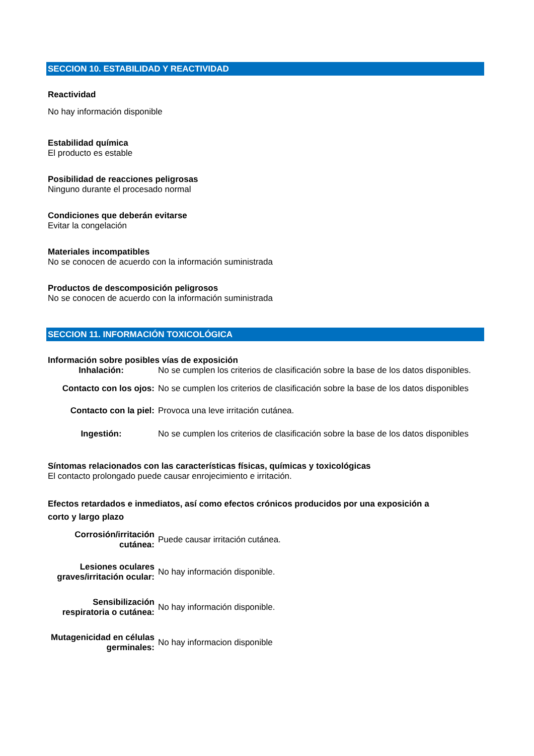SECCION 10. ESTABILIDAD Y REACTIVIDAD
Reactividad
No hay información disponible
Estabilidad química
El producto es estable
Posibilidad de reacciones peligrosas
Ninguno durante el procesado normal
Condiciones que deberán evitarse
Evitar la congelación
Materiales incompatibles
No se conocen de acuerdo con la información suministrada
Productos de descomposición peligrosos
No se conocen de acuerdo con la información suministrada
SECCION 11. INFORMACIÓN TOXICOLÓGICA
Información sobre posibles vías de exposición
Inhalación:
No se cumplen los criterios de clasificación sobre la base de los datos disponibles.
Contacto con los ojos:
No se cumplen los criterios de clasificación sobre la base de los datos disponibles
Contacto con la piel:
Provoca una leve irritación cutánea.
Ingestión: No se cumplen los criterios de clasificación sobre la base de los datos disponibles
Síntomas relacionados con las características físicas, químicas y toxicológicas
El contacto prolongado puede causar enrojecimiento e irritación.
Efectos retardados e inmediatos, así como efectos crónicos producidos por una exposición a corto y largo plazo
Corrosión/irritación cutánea:
Puede causar irritación cutánea.
Lesiones oculares graves/irritación ocular:
No hay información disponible.
Sensibilización respiratoria o cutánea:
No hay información disponible.
Mutagenicidad en células germinales:
No hay informacion disponible